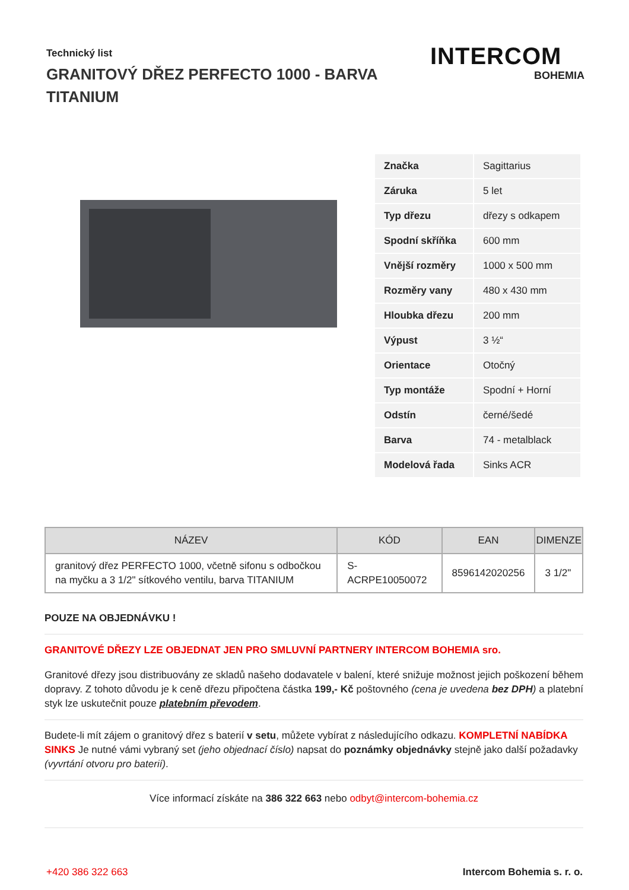Technický list
GRANITOVÝ DŘEZ PERFECTO 1000 - BARVA TITANIUM
INTERCOM
BOHEMIA
| Značka | Sagittarius |
| Záruka | 5 let |
| Typ dřezu | dřezy s odkapem |
| Spodní skříňka | 600 mm |
| Vnější rozměry | 1000 x 500 mm |
| Rozměry vany | 480 x 430 mm |
| Hloubka dřezu | 200 mm |
| Výpust | 3 ½“ |
| Orientace | Otočný |
| Typ montáže | Spodní + Horní |
| Odstín | černé/šedé |
| Barva | 74 - metalblack |
| Modelová řada | Sinks ACR |
| NÁZEV | KÓD | EAN | DIMENZE |
| --- | --- | --- | --- |
| granitový dřez PERFECTO 1000, včetně sifonu s odbočkou na myčku a 3 1/2" sítkového ventilu, barva TITANIUM | S-ACRPE10050072 | 8596142020256 | 3 1/2" |
POUZE NA OBJEDNÁVKU !
GRANITOVÉ DŘEZY LZE OBJEDNAT JEN PRO SMLUVNÍ PARTNERY INTERCOM BOHEMIA sro.
Granitové dřezy jsou distribuovány ze skladů našeho dodavatele v balení, které snižuje možnost jejich poškození během dopravy. Z tohoto důvodu je k ceně dřezu připočtena částka 199,- Kč poštovného (cena je uvedena bez DPH) a platební styk lze uskutečnit pouze platebním převodem.
Budete-li mít zájem o granitový dřez s baterií v setu, můžete vybírat z následujícího odkazu. KOMPLETNÍ NABÍDKA SINKS Je nutné vámi vybraný set (jeho objednací číslo) napsat do poznámky objednávky stejně jako další požadavky (vyvrtání otvoru pro baterií).
Více informací získáte na 386 322 663 nebo odbyt@intercom-bohemia.cz
+420 386 322 663 Intercom Bohemia s. r. o.